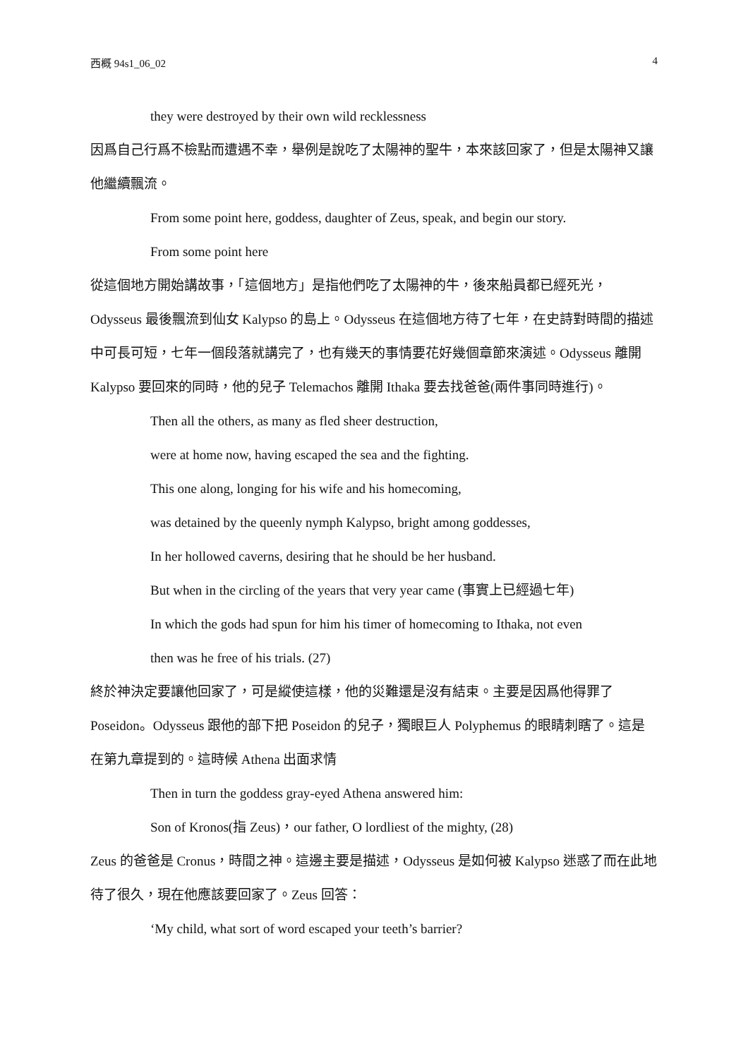西概 94s1_06_02 4
they were destroyed by their own wild recklessness
因爲自己行爲不檢點而遭遇不幸，舉例是說吃了太陽神的聖牛，本來該回家了，但是太陽神又讓他繼續飄流。
From some point here, goddess, daughter of Zeus, speak, and begin our story.
From some point here
從這個地方開始講故事，「這個地方」是指他們吃了太陽神的牛，後來船員都已經死光，Odysseus 最後飄流到仙女 Kalypso 的島上。Odysseus 在這個地方待了七年，在史詩對時間的描述中可長可短，七年一個段落就講完了，也有幾天的事情要花好幾個章節來演述。Odysseus 離開 Kalypso 要回來的同時，他的兒子 Telemachos 離開 Ithaka 要去找爸爸(兩件事同時進行)。
Then all the others, as many as fled sheer destruction,
were at home now, having escaped the sea and the fighting.
This one along, longing for his wife and his homecoming,
was detained by the queenly nymph Kalypso, bright among goddesses,
In her hollowed caverns, desiring that he should be her husband.
But when in the circling of the years that very year came (事實上已經過七年)
In which the gods had spun for him his timer of homecoming to Ithaka, not even
then was he free of his trials. (27)
終於神決定要讓他回家了，可是縱使這樣，他的災難還是沒有結束。主要是因爲他得罪了 Poseidon。Odysseus 跟他的部下把 Poseidon 的兒子，獨眼巨人 Polyphemus 的眼睛刺瞎了。這是在第九章提到的。這時候 Athena 出面求情
Then in turn the goddess gray-eyed Athena answered him:
Son of Kronos(指 Zeus)，our father, O lordliest of the mighty, (28)
Zeus 的爸爸是 Cronus，時間之神。這邊主要是描述，Odysseus 是如何被 Kalypso 迷惑了而在此地待了很久，現在他應該要回家了。Zeus 回答：
‘My child, what sort of word escaped your teeth’s barrier?